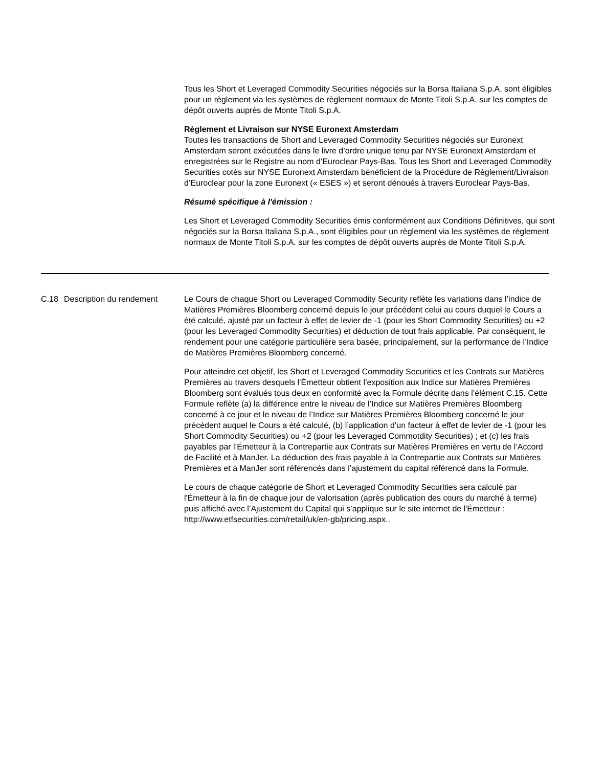Tous les Short et Leveraged Commodity Securities négociés sur la Borsa Italiana S.p.A. sont éligibles pour un règlement via les systèmes de règlement normaux de Monte Titoli S.p.A. sur les comptes de dépôt ouverts auprès de Monte Titoli S.p.A.
Règlement et Livraison sur NYSE Euronext Amsterdam
Toutes les transactions de Short and Leveraged Commodity Securities négociés sur Euronext Amsterdam seront exécutées dans le livre d’ordre unique tenu par NYSE Euronext Amsterdam et enregistrées sur le Registre au nom d’Euroclear Pays-Bas. Tous les Short and Leveraged Commodity Securities cotés sur NYSE Euronext Amsterdam bénéficient de la Procédure de Règlement/Livraison d’Euroclear pour la zone Euronext (« ESES ») et seront dénoués à travers Euroclear Pays-Bas.
Résumé spécifique à l'émission :
Les Short et Leveraged Commodity Securities émis conformément aux Conditions Définitives, qui sont négociés sur la Borsa Italiana S.p.A., sont éligibles pour un règlement via les systèmes de règlement normaux de Monte Titoli S.p.A. sur les comptes de dépôt ouverts auprès de Monte Titoli S.p.A.
| C.18 | Description du rendement | Le Cours de chaque Short ou Leveraged Commodity Security reflète les variations dans l’indice de Matières Premières Bloomberg concerné depuis le jour précédent celui au cours duquel le Cours a été calculé, ajusté par un facteur à effet de levier de -1 (pour les Short Commodity Securities) ou +2 (pour les Leveraged Commodity Securities) et déduction de tout frais applicable. Par conséquent, le rendement pour une catégorie particulière sera basée, principalement, sur la performance de l’Indice de Matières Premières Bloomberg concerné. Pour atteindre cet objetif, les Short et Leveraged Commodity Securities et les Contrats sur Matières Premières au travers desquels l’Émetteur obtient l’exposition aux Indice sur Matières Premières Bloomberg sont évalués tous deux en conformité avec la Formule décrite dans l’élément C.15. Cette Formule reflète (a) la différence entre le niveau de l’Indice sur Matières Premières Bloomberg concerné à ce jour et le niveau de l’Indice sur Matières Premières Bloomberg concerné le jour précédent auquel le Cours a été calculé, (b) l’application d’un facteur à effet de levier de -1 (pour les Short Commodity Securities) ou +2 (pour les Leveraged Commotdity Securities) ; et (c) les frais payables par l’Émetteur à la Contrepartie aux Contrats sur Matières Premières en vertu de l’Accord de Facilité et à ManJer. La déduction des frais payable à la Contrepartie aux Contrats sur Matières Premières et à ManJer sont référencés dans l’ajustement du capital référencé dans la Formule. Le cours de chaque catégorie de Short et Leveraged Commodity Securities sera calculé par l'Émetteur à la fin de chaque jour de valorisation (après publication des cours du marché à terme) puis affiché avec l’Ajustement du Capital qui s’applique sur le site internet de l'Émetteur : http://www.etfsecurities.com/retail/uk/en-gb/pricing.aspx.. |